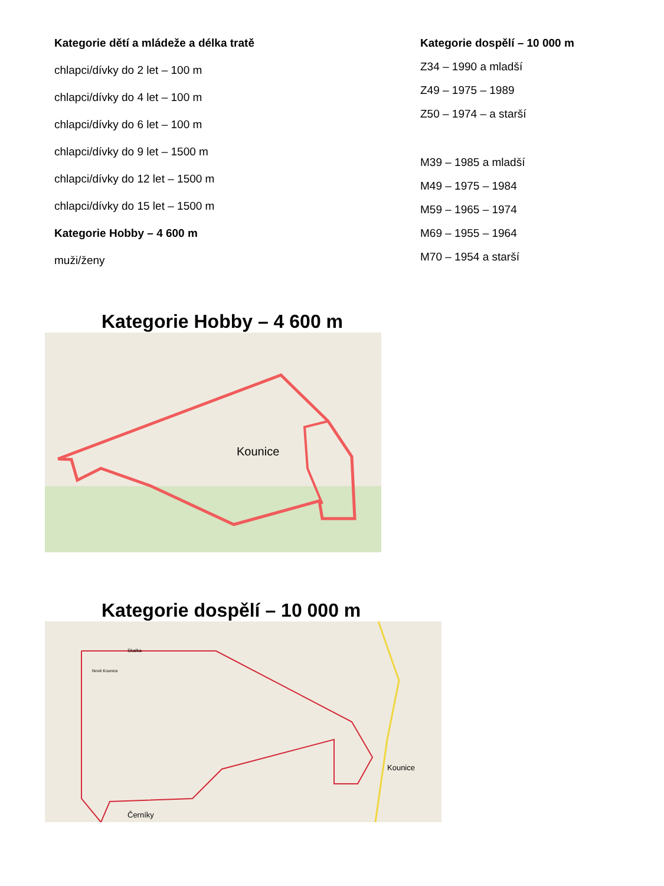Kategorie dětí a mládeže a délka tratě
chlapci/dívky do 2 let – 100 m
chlapci/dívky do 4 let – 100 m
chlapci/dívky do 6 let – 100 m
chlapci/dívky do 9 let – 1500 m
chlapci/dívky do 12 let – 1500 m
chlapci/dívky do 15 let – 1500 m
Kategorie Hobby – 4 600 m
muži/ženy
Kategorie dospělí – 10 000 m
Z34 – 1990 a mladší
Z49 – 1975 – 1989
Z50 – 1974 – a starší
M39 – 1985 a mladší
M49 – 1975 – 1984
M59 – 1965 – 1974
M69 – 1955 – 1964
M70 – 1954 a starší
Kategorie Hobby – 4 600 m
Kounice
Kategorie dospělí – 10 000 m
Kounice
Černíky
Skalka
Nové Kounice